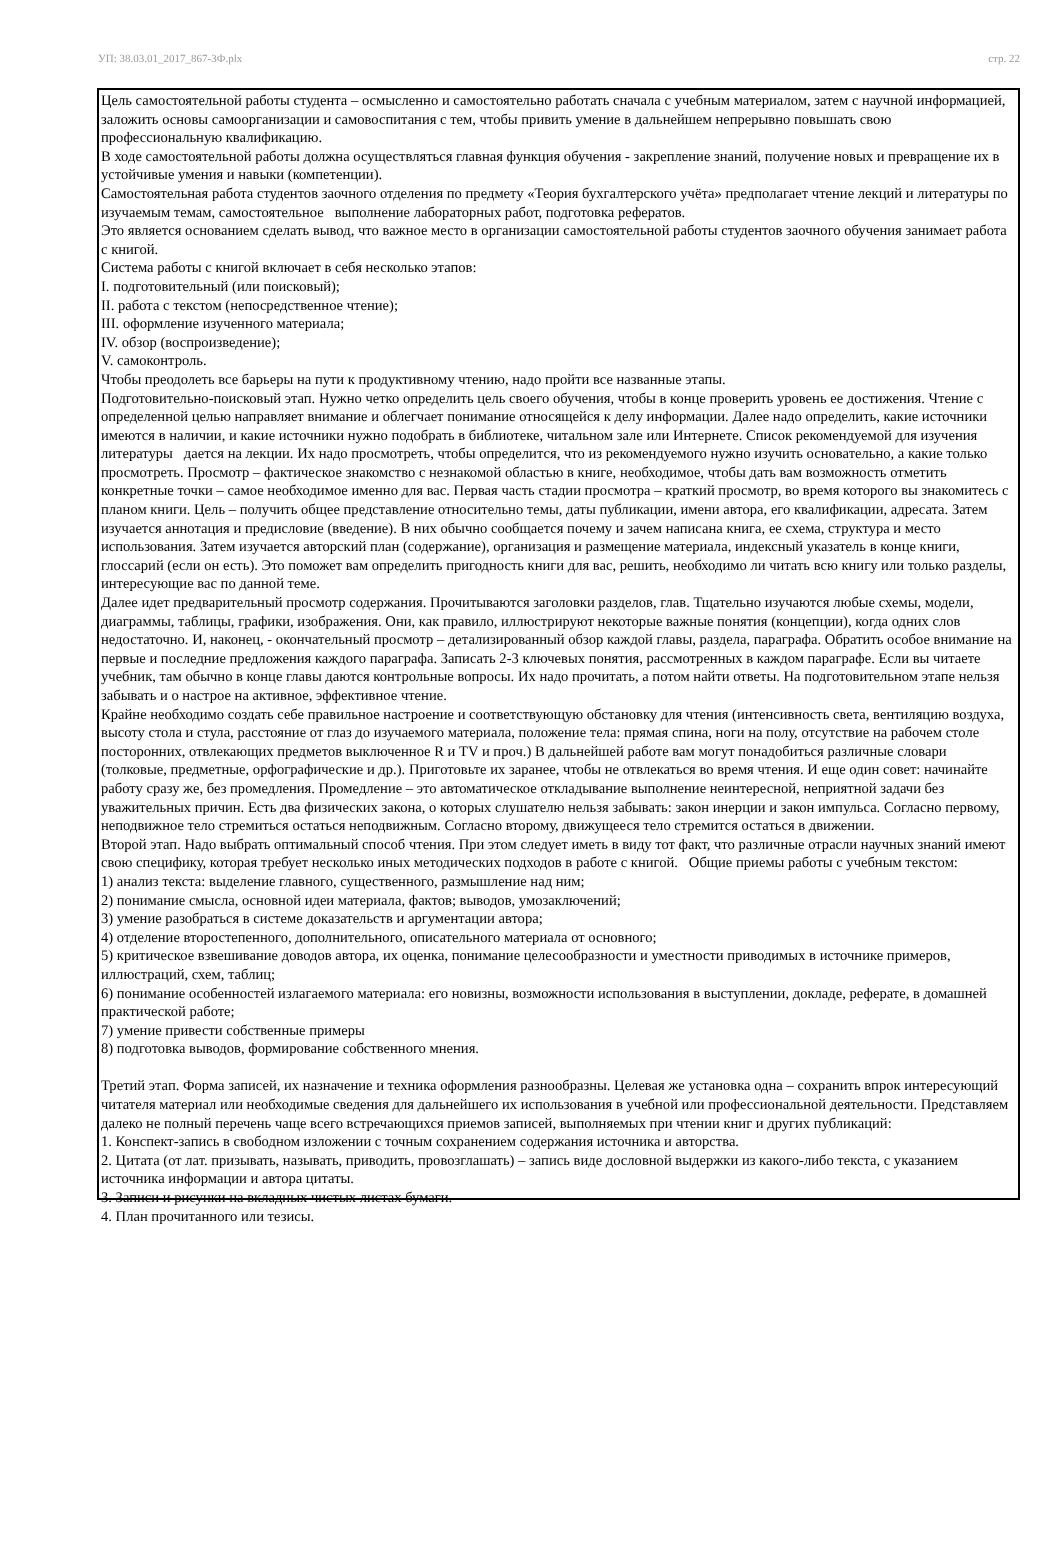УП: 38.03.01_2017_867-3Ф.plx стр. 22
Цель самостоятельной работы студента – осмысленно и самостоятельно работать сначала с учебным материалом, затем с научной информацией, заложить основы самоорганизации и самовоспитания с тем, чтобы привить умение в дальнейшем непрерывно повышать свою профессиональную квалификацию.
В ходе самостоятельной работы должна осуществляться главная функция обучения - закрепление знаний, получение новых и превращение их в устойчивые умения и навыки (компетенции).
Самостоятельная работа студентов заочного отделения по предмету «Теория бухгалтерского учёта» предполагает чтение лекций и литературы по изучаемым темам, самостоятельное выполнение лабораторных работ, подготовка рефератов.
Это является основанием сделать вывод, что важное место в организации самостоятельной работы студентов заочного обучения занимает работа с книгой.
Система работы с книгой включает в себя несколько этапов:
I. подготовительный (или поисковый);
II. работа с текстом (непосредственное чтение);
III. оформление изученного материала;
IV. обзор (воспроизведение);
V. самоконтроль.
Чтобы преодолеть все барьеры на пути к продуктивному чтению, надо пройти все названные этапы.
Подготовительно-поисковый этап. Нужно четко определить цель своего обучения, чтобы в конце проверить уровень ее достижения. Чтение с определенной целью направляет внимание и облегчает понимание относящейся к делу информации. Далее надо определить, какие источники имеются в наличии, и какие источники нужно подобрать в библиотеке, читальном зале или Интернете. Список рекомендуемой для изучения литературы дается на лекции. Их надо просмотреть, чтобы определится, что из рекомендуемого нужно изучить основательно, а какие только просмотреть. Просмотр – фактическое знакомство с незнакомой областью в книге, необходимое, чтобы дать вам возможность отметить конкретные точки – самое необходимое именно для вас. Первая часть стадии просмотра – краткий просмотр, во время которого вы знакомитесь с планом книги. Цель – получить общее представление относительно темы, даты публикации, имени автора, его квалификации, адресата. Затем изучается аннотация и предисловие (введение). В них обычно сообщается почему и зачем написана книга, ее схема, структура и место использования. Затем изучается авторский план (содержание), организация и размещение материала, индексный указатель в конце книги, глоссарий (если он есть). Это поможет вам определить пригодность книги для вас, решить, необходимо ли читать всю книгу или только разделы, интересующие вас по данной теме.
Далее идет предварительный просмотр содержания. Прочитываются заголовки разделов, глав. Тщательно изучаются любые схемы, модели, диаграммы, таблицы, графики, изображения. Они, как правило, иллюстрируют некоторые важные понятия (концепции), когда одних слов недостаточно. И, наконец, - окончательный просмотр – детализированный обзор каждой главы, раздела, параграфа. Обратить особое внимание на первые и последние предложения каждого параграфа. Записать 2-3 ключевых понятия, рассмотренных в каждом параграфе. Если вы читаете учебник, там обычно в конце главы даются контрольные вопросы. Их надо прочитать, а потом найти ответы. На подготовительном этапе нельзя забывать и о настрое на активное, эффективное чтение.
Крайне необходимо создать себе правильное настроение и соответствующую обстановку для чтения (интенсивность света, вентиляцию воздуха, высоту стола и стула, расстояние от глаз до изучаемого материала, положение тела: прямая спина, ноги на полу, отсутствие на рабочем столе посторонних, отвлекающих предметов выключенное R и TV и проч.) В дальнейшей работе вам могут понадобиться различные словари (толковые, предметные, орфографические и др.). Приготовьте их заранее, чтобы не отвлекаться во время чтения. И еще один совет: начинайте работу сразу же, без промедления. Промедление – это автоматическое откладывание выполнение неинтересной, неприятной задачи без уважительных причин. Есть два физических закона, о которых слушателю нельзя забывать: закон инерции и закон импульса. Согласно первому, неподвижное тело стремиться остаться неподвижным. Согласно второму, движущееся тело стремится остаться в движении.
Второй этап. Надо выбрать оптимальный способ чтения. При этом следует иметь в виду тот факт, что различные отрасли научных знаний имеют свою специфику, которая требует несколько иных методических подходов в работе с книгой. Общие приемы работы с учебным текстом:
1) анализ текста: выделение главного, существенного, размышление над ним;
2) понимание смысла, основной идеи материала, фактов; выводов, умозаключений;
3) умение разобраться в системе доказательств и аргументации автора;
4) отделение второстепенного, дополнительного, описательного материала от основного;
5) критическое взвешивание доводов автора, их оценка, понимание целесообразности и уместности приводимых в источнике примеров, иллюстраций, схем, таблиц;
6) понимание особенностей излагаемого материала: его новизны, возможности использования в выступлении, докладе, реферате, в домашней практической работе;
7) умение привести собственные примеры
8) подготовка выводов, формирование собственного мнения.
Третий этап. Форма записей, их назначение и техника оформления разнообразны. Целевая же установка одна – сохранить впрок интересующий читателя материал или необходимые сведения для дальнейшего их использования в учебной или профессиональной деятельности. Представляем далеко не полный перечень чаще всего встречающихся приемов записей, выполняемых при чтении книг и других публикаций:
1. Конспект-запись в свободном изложении с точным сохранением содержания источника и авторства.
2. Цитата (от лат. призывать, называть, приводить, провозглашать) – запись виде дословной выдержки из какого-либо текста, с указанием источника информации и автора цитаты.
3. Записи и рисунки на вкладных чистых листах бумаги.
4. План прочитанного или тезисы.